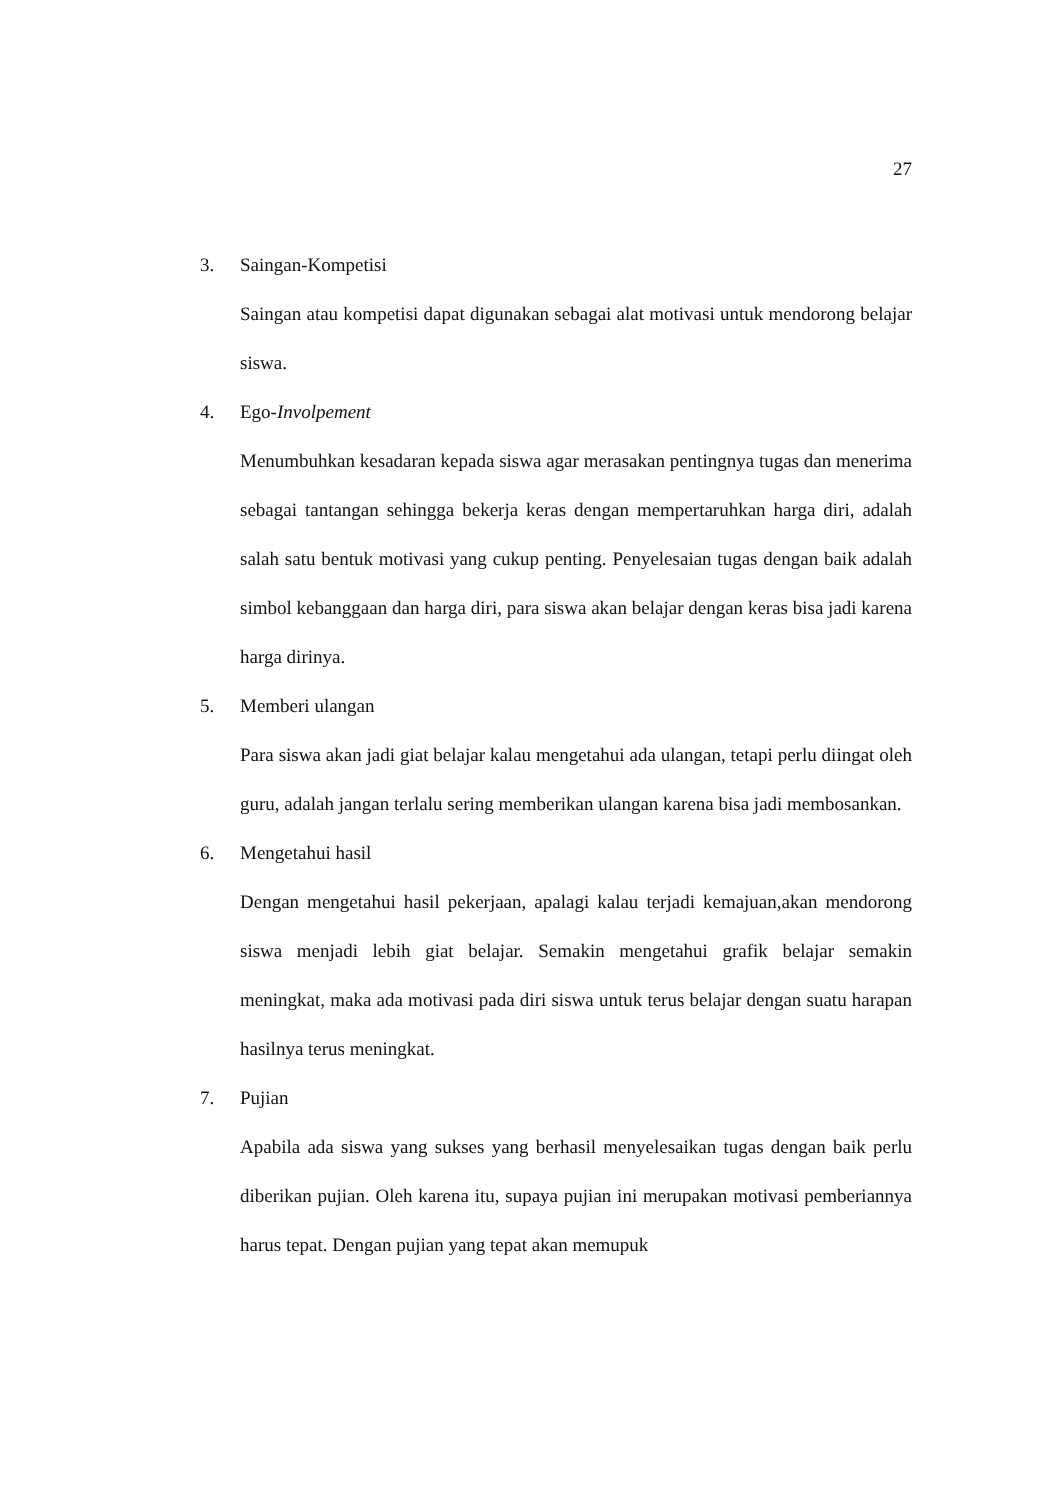27
3. Saingan-Kompetisi
Saingan atau kompetisi dapat digunakan sebagai alat motivasi untuk mendorong belajar siswa.
4. Ego-Involpement
Menumbuhkan kesadaran kepada siswa agar merasakan pentingnya tugas dan menerima sebagai tantangan sehingga bekerja keras dengan mempertaruhkan harga diri, adalah salah satu bentuk motivasi yang cukup penting. Penyelesaian tugas dengan baik adalah simbol kebanggaan dan harga diri, para siswa akan belajar dengan keras bisa jadi karena harga dirinya.
5. Memberi ulangan
Para siswa akan jadi giat belajar kalau mengetahui ada ulangan, tetapi perlu diingat oleh guru, adalah jangan terlalu sering memberikan ulangan karena bisa jadi membosankan.
6. Mengetahui hasil
Dengan mengetahui hasil pekerjaan, apalagi kalau terjadi kemajuan,akan mendorong siswa menjadi lebih giat belajar. Semakin mengetahui grafik belajar semakin meningkat, maka ada motivasi pada diri siswa untuk terus belajar dengan suatu harapan hasilnya terus meningkat.
7. Pujian
Apabila ada siswa yang sukses yang berhasil menyelesaikan tugas dengan baik perlu diberikan pujian. Oleh karena itu, supaya pujian ini merupakan motivasi pemberiannya harus tepat. Dengan pujian yang tepat akan memupuk